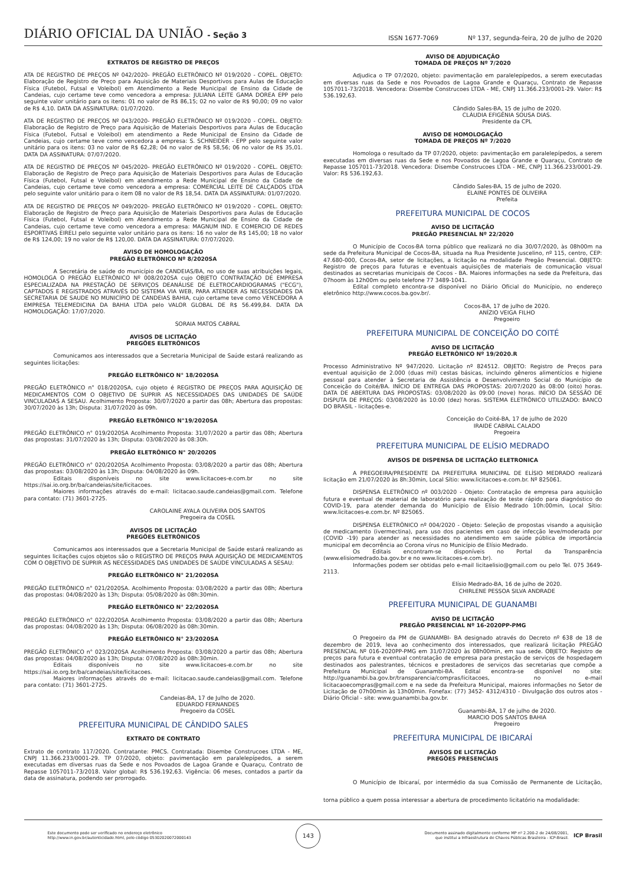DIÁRIO OFICIAL DA UNIÃO - Seção 3
ISSN 1677-7069 Nº 137, segunda-feira, 20 de julho de 2020
EXTRATOS DE REGISTRO DE PREÇOS
ATA DE REGISTRO DE PREÇOS Nº 042/2020- PREGÃO ELETRÔNICO Nº 019/2020 - COPEL. OBJETO: Elaboração de Registro de Preço para Aquisição de Materiais Desportivos para Aulas de Educação Física (Futebol, Futsal e Voleibol) em Atendimento a Rede Municipal de Ensino da Cidade de Candeias, cujo certame teve como vencedora a empresa: JULIANA LEITE GAMA DOREA EPP pelo seguinte valor unitário para os itens: 01 no valor de R$ 86,15; 02 no valor de R$ 90,00; 09 no valor de R$ 4,10. DATA DA ASSINATURA: 01/07/2020.
ATA DE REGISTRO DE PREÇOS Nº 043/2020- PREGÃO ELETRÔNICO Nº 019/2020 - COPEL. OBJETO: Elaboração de Registro de Preço para Aquisição de Materiais Desportivos para Aulas de Educação Física (Futebol, Futsal e Voleibol) em atendimento a Rede Municipal de Ensino da Cidade de Candeias, cujo certame teve como vencedora a empresa: S. SCHNEIDER - EPP pelo seguinte valor unitário para os itens: 03 no valor de R$ 62,28; 04 no valor de R$ 58,56; 06 no valor de R$ 35,01. DATA DA ASSINATURA: 07/07/2020.
ATA DE REGISTRO DE PREÇOS Nº 045/2020- PREGÃO ELETRÔNICO Nº 019/2020 - COPEL. OBJETO: Elaboração de Registro de Preço para Aquisição de Materiais Desportivos para Aulas de Educação Física (Futebol, Futsal e Voleibol) em atendimento a Rede Municipal de Ensino da Cidade de Candeias, cujo certame teve como vencedora a empresa: COMERCIAL LEITE DE CALÇADOS LTDA pelo seguinte valor unitário para o item 08 no valor de R$ 18,54. DATA DA ASSINATURA: 01/07/2020.
ATA DE REGISTRO DE PREÇOS Nº 049/2020- PREGÃO ELETRÔNICO Nº 019/2020 - COPEL. OBJETO: Elaboração de Registro de Preço para Aquisição de Materiais Desportivos para Aulas de Educação Física (Futebol, Futsal e Voleibol) em Atendimento a Rede Municipal de Ensino da Cidade de Candeias, cujo certame teve como vencedora a empresa: MAGNUM IND. E COMERCIO DE REDES ESPORTIVAS EIRELI pelo seguinte valor unitário para os itens: 16 no valor de R$ 145,00; 18 no valor de R$ 124,00; 19 no valor de R$ 120,00. DATA DA ASSINATURA: 07/07/2020.
AVISO DE HOMOLOGAÇÃO
PREGÃO ELETRÔNICO Nº 8/2020SA
A Secretária de saúde do município de CANDEIAS/BA, no uso de suas atribuições legais, HOMOLOGA O PREGÃO ELETRÔNICO Nº 008/2020SA cujo OBJETO CONTRATAÇÃO DE EMPRESA ESPECIALIZADA NA PRESTAÇÃO DE SERVIÇOS DEANÁLISE DE ELETROCARDIOGRAMAS ("ECG"), CAPTADOS E REGISTRADOS ATRAVÉS DO SISTEMA VIA WEB, PARA ATENDER AS NECESSIDADES DA SECRETARIA DE SAUDE NO MUNICÍPIO DE CANDEIAS BAHIA, cujo certame teve como VENCEDORA A EMPRESA TELEMEDICINA DA BAHIA LTDA pelo VALOR GLOBAL DE R$ 56.499,84. DATA DA HOMOLOGAÇÃO: 17/07/2020.
SORAIA MATOS CABRAL
AVISOS DE LICITAÇÃO
PREGÕES ELETRÔNICOS
Comunicamos aos interessados que a Secretaria Municipal de Saúde estará realizando as seguintes licitações:
PREGÃO ELETRÔNICO N° 18/2020SA
PREGÃO ELETRÔNICO n° 018/2020SA, cujo objeto é REGISTRO DE PREÇOS PARA AQUISIÇÃO DE MEDICAMENTOS COM O OBJETIVO DE SUPRIR AS NECESSIDADES DAS UNIDADES DE SAÚDE VINCULADAS A SESAU. Acolhimento Proposta: 30/07/2020 a partir das 08h; Abertura das propostas: 30/07/2020 às 13h; Disputa: 31/07/2020 às 09h.
PREGÃO ELETRÔNICO N°19/2020SA
PREGÃO ELETRÔNICO n° 019/2020SA Acolhimento Proposta: 31/07/2020 a partir das 08h; Abertura das propostas: 31/07/2020 às 13h; Disputa: 03/08/2020 às 08:30h.
PREGÃO ELETRÔNICO N° 20/2020S
PREGÃO ELETRÔNICO n° 020/2020SA Acolhimento Proposta: 03/08/2020 a partir das 08h; Abertura das propostas: 03/08/2020 às 13h; Disputa: 04/08/2020 às 09h.
Editais disponíveis no site www.licitacoes-e.com.br no site https://sai.io.org.br/ba/candeias/site/licitacoes.
Maiores informações através do e-mail: licitacao.saude.candeias@gmail.com. Telefone para contato: (71) 3601-2725.
CAROLAINE AYALA OLIVEIRA DOS SANTOS
Pregoeira da COSEL
AVISOS DE LICITAÇÃO
PREGÕES ELETRÔNICOS
Comunicamos aos interessados que a Secretaria Municipal de Saúde estará realizando as seguintes licitações cujos objetos são o REGISTRO DE PREÇOS PARA AQUISIÇÃO DE MEDICAMENTOS COM O OBJETIVO DE SUPRIR AS NECESSIDADES DAS UNIDADES DE SAÚDE VINCULADAS A SESAU:
PREGÃO ELETRÔNICO N° 21/2020SA
PREGÃO ELETRÔNICO n° 021/2020SA. Acolhimento Proposta: 03/08/2020 a partir das 08h; Abertura das propostas: 04/08/2020 às 13h; Disputa: 05/08/2020 às 08h:30min.
PREGÃO ELETRÔNICO N° 22/2020SA
PREGÃO ELETRÔNICO n° 022/2020SA Acolhimento Proposta: 03/08/2020 a partir das 08h; Abertura das propostas: 04/08/2020 às 13h; Disputa: 06/08/2020 às 08h:30min.
PREGÃO ELETRÔNICO N° 23/2020SA
PREGÃO ELETRÔNICO n° 023/2020SA Acolhimento Proposta: 03/08/2020 a partir das 08h; Abertura das propostas: 04/08/2020 às 13h; Disputa: 07/08/2020 às 08h:30min.
Editais disponíveis no site www.licitacoes-e.com.br no site https://sai.io.org.br/ba/candeias/site/licitacoes.
Maiores informações através do e-mail: licitacao.saude.candeias@gmail.com. Telefone para contato: (71) 3601-2725.
Candeias-BA, 17 de Julho de 2020.
EDUARDO FERNANDES
Pregoeiro da COSEL
PREFEITURA MUNICIPAL DE CÂNDIDO SALES
EXTRATO DE CONTRATO
Extrato de contrato 117/2020. Contratante: PMCS. Contratada: Disembe Construcoes LTDA - ME, CNPJ 11.366.233/0001-29. TP 07/2020, objeto: pavimentação em paralelepípedos, a serem executadas em diversas ruas da Sede e nos Povoados de Lagoa Grande e Quaraçu, Contrato de Repasse 1057011-73/2018. Valor global: R$ 536.192,63. Vigência: 06 meses, contados a partir da data de assinatura, podendo ser prorrogado.
AVISO DE ADJUDICAÇÃO
TOMADA DE PREÇOS Nº 7/2020
Adjudica o TP 07/2020, objeto: pavimentação em paralelepípedos, a serem executadas em diversas ruas da Sede e nos Povoados de Lagoa Grande e Quaraçu, Contrato de Repasse 1057011-73/2018. Vencedora: Disembe Construcoes LTDA - ME, CNPJ 11.366.233/0001-29. Valor: R$ 536.192,63.
Cândido Sales-BA, 15 de julho de 2020.
CLÁUDIA EFIGÊNIA SOUSA DIAS.
Presidente da CPL
AVISO DE HOMOLOGAÇÃO
TOMADA DE PREÇOS Nº 7/2020
Homologa o resultado da TP 07/2020, objeto: pavimentação em paralelepípedos, a serem executadas em diversas ruas da Sede e nos Povoados de Lagoa Grande e Quaraçu, Contrato de Repasse 1057011-73/2018. Vencedora: Disembe Construcoes LTDA - ME, CNPJ 11.366.233/0001-29. Valor: R$ 536.192,63.
Cândido Sales-BA, 15 de julho de 2020.
ELAINE PONTES DE OLIVEIRA
Prefeita
PREFEITURA MUNICIPAL DE COCOS
AVISO DE LICITAÇÃO
PREGÃO PRESENCIAL Nº 22/2020
O Município de Cocos-BA torna público que realizará no dia 30/07/2020, às 08h00m na sede da Prefeitura Municipal de Cocos-BA, situada na Rua Presidente Juscelino, nº 115, centro, CEP: 47.680-000, Cocos-BA, setor de licitações, a licitação na modalidade Pregão Presencial. OBJETO: Registro de preços para futuras e eventuais aquisições de materiais de comunicação visual destinados as secretarias municipais de Cocos - BA. Maiores informações na sede da Prefeitura, das 07hoom às 12h00m ou pelo telefone 77 3489-1041.
Edital completo encontra-se disponível no Diário Oficial do Município, no endereço eletrônico http://www.cocos.ba.gov.br/.
Cocos-BA, 17 de julho de 2020.
ANÍZIO VEIGA FILHO
Pregoeiro
PREFEITURA MUNICIPAL DE CONCEIÇÃO DO COITÉ
AVISO DE LICITAÇÃO
PREGÃO ELETRÔNICO Nº 19/2020.R
Processo Administrativo Nº 947/2020. Licitação nº 824512. OBJETO: Registro de Preços para eventual aquisição de 2.000 (duas mil) cestas básicas, incluindo gêneros alimentícios e higiene pessoal para atender à Secretaria de Assistência e Desenvolvimento Social do Município de Conceição do Coité/BA. INÍCIO DE ENTREGA DAS PROPOSTAS: 20/07/2020 às 08:00 (oito) horas. DATA DE ABERTURA DAS PROPOSTAS: 03/08/2020 às 09:00 (nove) horas. INÍCIO DA SESSÃO DE DISPUTA DE PREÇOS: 03/08/2020 às 10:00 (dez) horas. SISTEMA ELETRÔNICO UTILIZADO: BANCO DO BRASIL - licitações-e.
Conceição do Coité-BA, 17 de julho de 2020
IRAIDE CABRAL CALADO
Pregoeira
PREFEITURA MUNICIPAL DE ELÍSIO MEDRADO
AVISOS DE DISPENSA DE LICITAÇÃO ELETRONICA
A PREGOEIRA/PRESIDENTE DA PREFEITURA MUNICIPAL DE ELÍSIO MEDRADO realizará licitação em 21/07/2020 às 8h:30min, Local Sítio: www.licitacoes-e.com.br. Nº 825061.
DISPENSA ELETRÔNICO nº 003/2020 - Objeto: Contratação de empresa para aquisição futura e eventual de material de laboratório para realização de teste rápido para diagnóstico do COVID-19, para atender demanda do Município de Elísio Medrado 10h:00min, Local Sítio: www.licitacoes-e.com.br. Nº 825065.
DISPENSA ELETRÔNICO nº 004/2020 - Objeto: Seleção de propostas visando a aquisição de medicamento (ivermectina), para uso dos pacientes em caso de infecção leve/moderada por (COVID -19) para atender as necessidades no atendimento em saúde pública de importância municipal em decorrência ao Corona vírus no Município de Elísio Medrado.
Os Editais encontram-se disponíveis no Portal da Transparência (www.elisiomedrado.ba.gov.br e no www.licitacoes-e.com.br).
Informações podem ser obtidas pelo e-mail licitaelisio@gmail.com ou pelo Tel. 075 3649-2113.
Elísio Medrado-BA, 16 de julho de 2020.
CHIRLENE PESSOA SILVA ANDRADE
PREFEITURA MUNICIPAL DE GUANAMBI
AVISO DE LICITAÇÃO
PREGÃO PRESENCIAL Nº 16-2020PP-PMG
O Pregoeiro da PM de GUANAMBI- BA designado através do Decreto nº 638 de 18 de dezembro de 2019, leva ao conhecimento dos interessados, que realizará licitação PREGÃO PRESENCIAL Nº 016-2020PP-PMG em 31/07/2020 às 08h00min, em sua sede. OBJETO: Registro de preços para futura e eventual contratação de empresa para prestação de serviços de hospedagem destinados aos palestrantes, técnicos e prestadores de serviços das secretarias que compõe a Prefeitura Municipal de Guanambi-BA. Edital encontra-se disponível no site: http://guanambi.ba.gov.br/transparencia/compras/licitacoes, no e-mail licitacaoecompras@gmail.com e na sede da Prefeitura Municipal, maiores informações no Setor de Licitação de 07h00min às 13h00min. Fonefax: (77) 3452- 4312/4310 - Divulgação dos outros atos - Diário Oficial - site: www.guanambi.ba.gov.br.
Guanambi-BA, 17 de julho de 2020.
MARCIO DOS SANTOS BAHIA
Pregoeiro
PREFEITURA MUNICIPAL DE IBICARAÍ
AVISOS DE LICITAÇÃO
PREGÕES PRESENCIAIS
O Município de Ibicaraí, por intermédio da sua Comissão de Permanente de Licitação, torna público a quem possa interessar a abertura de procedimento licitatório na modalidade:
Este documento pode ser verificado no endereço eletrônico
http://www.in.gov.br/autenticidade.html, pelo código 05302020072000143
143
Documento assinado digitalmente conforme MP nº 2.200-2 de 24/08/2001,
que institui a Infraestrutura de Chaves Públicas Brasileira - ICP-Brasil.
ICP Brasil